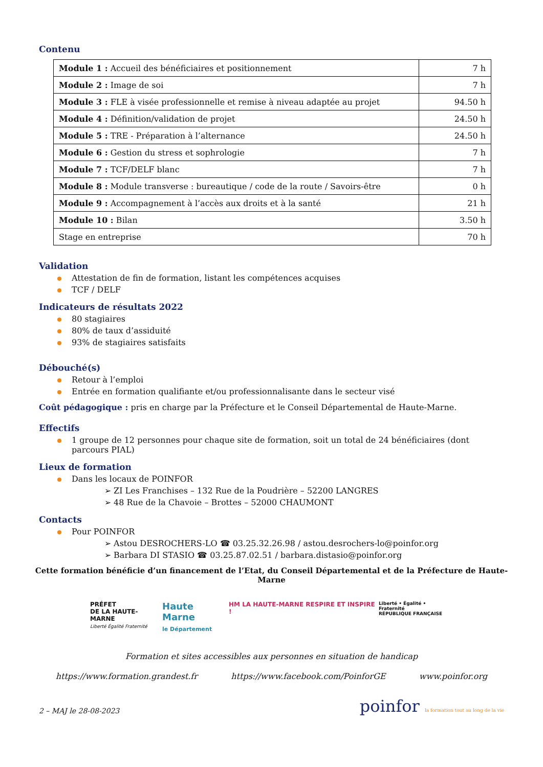Contenu
| Module 1 : Accueil des bénéficiaires et positionnement | 7 h |
| Module 2 : Image de soi | 7 h |
| Module 3 : FLE à visée professionnelle et remise à niveau adaptée au projet | 94.50 h |
| Module 4 : Définition/validation de projet | 24.50 h |
| Module 5 : TRE - Préparation à l’alternance | 24.50 h |
| Module 6 : Gestion du stress et sophrologie | 7 h |
| Module 7 : TCF/DELF blanc | 7 h |
| Module 8 : Module transverse : bureautique / code de la route / Savoirs-être | 0 h |
| Module 9 : Accompagnement à l’accès aux droits et à la santé | 21 h |
| Module 10 : Bilan | 3.50 h |
| Stage en entreprise | 70 h |
Validation
Attestation de fin de formation, listant les compétences acquises
TCF / DELF
Indicateurs de résultats 2022
80 stagiaires
80% de taux d’assiduité
93% de stagiaires satisfaits
Débouché(s)
Retour à l’emploi
Entrée en formation qualifiante et/ou professionnalisante dans le secteur visé
Coût pédagogique : pris en charge par la Préfecture et le Conseil Départemental de Haute-Marne.
Effectifs
1 groupe de 12 personnes pour chaque site de formation, soit un total de 24 bénéficiaires (dont parcours PIAL)
Lieux de formation
Dans les locaux de POINFOR
➢ ZI Les Franchises – 132 Rue de la Poudrière – 52200 LANGRES
➢ 48 Rue de la Chavoie – Brottes – 52000 CHAUMONT
Contacts
Pour POINFOR
➢ Astou DESROCHERS-LO ☎ 03.25.32.26.98 / astou.desrochers-lo@poinfor.org
➢ Barbara DI STASIO ☎ 03.25.87.02.51 / barbara.distasio@poinfor.org
Cette formation bénéficie d’un financement de l’Etat, du Conseil Départemental et de la Préfecture de Haute-Marne
PRÉFET
DE LA HAUTE-MARNE
Liberté Égalité Fraternité
Haute Marne
le Département
HM LA HAUTE-MARNE RESPIRE ET INSPIRE !
Liberté • Égalité • Fraternité
RÉPUBLIQUE FRANÇAISE
Formation et sites accessibles aux personnes en situation de handicap
https://www.formation.grandest.fr https://www.facebook.com/PoinforGE www.poinfor.org
2 – MAJ le 28-08-2023 poinfor la formation tout au long de la vie